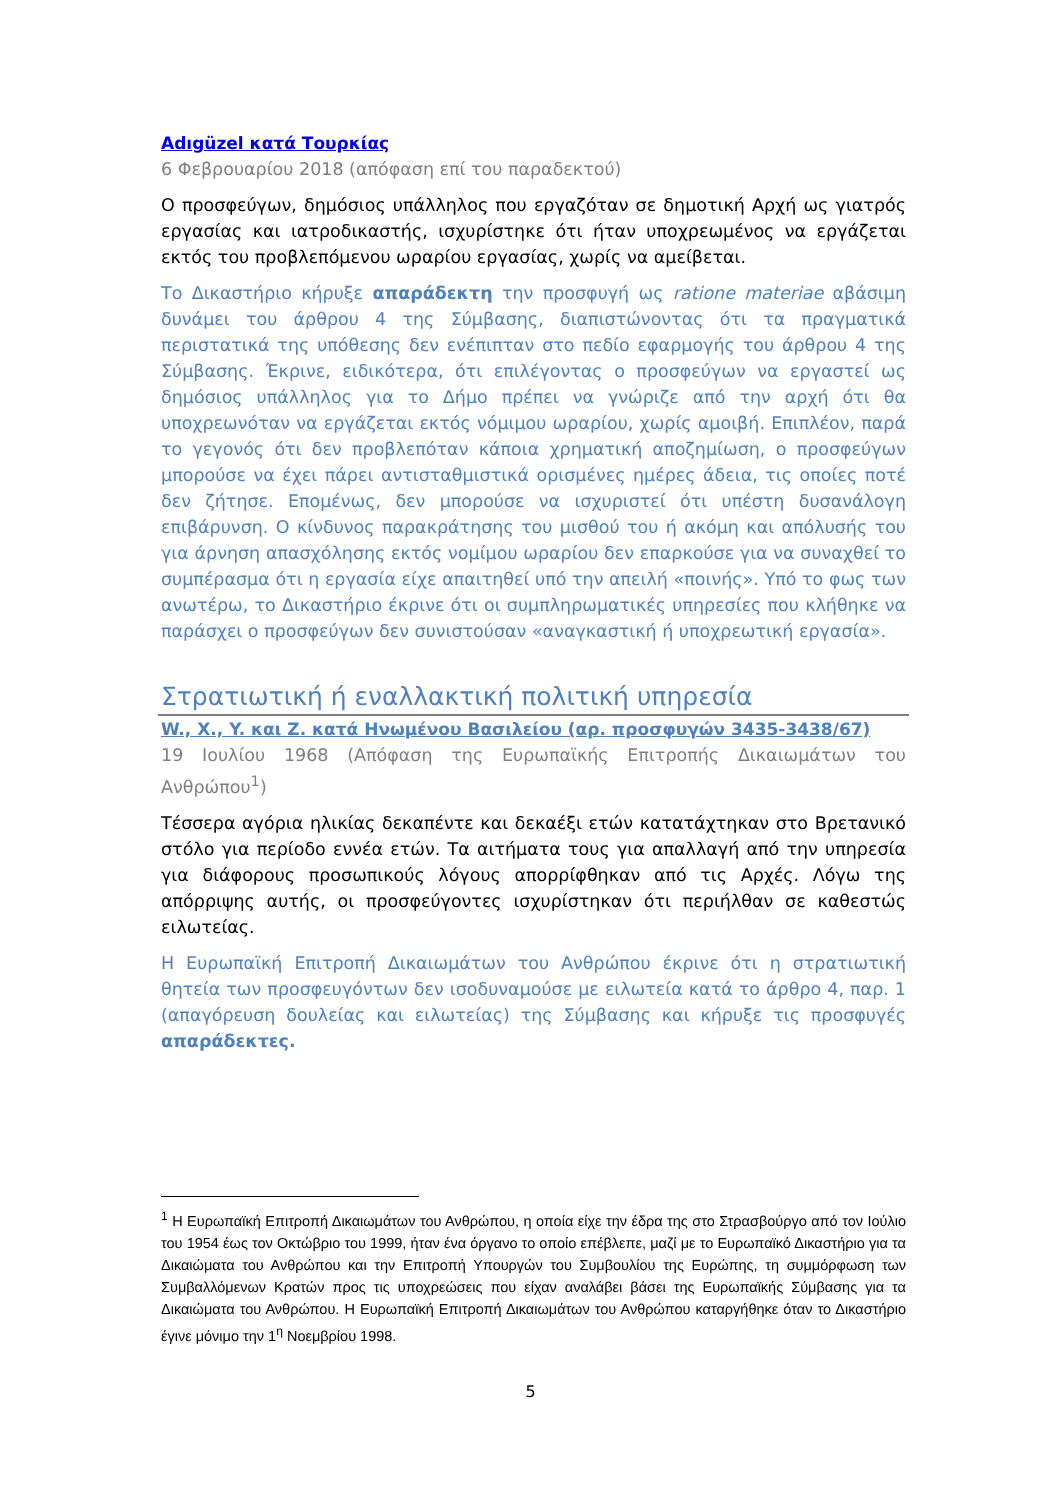Adıgüzel κατά Τουρκίας
6 Φεβρουαρίου 2018 (απόφαση επί του παραδεκτού)
Ο προσφεύγων, δημόσιος υπάλληλος που εργαζόταν σε δημοτική Αρχή ως γιατρός εργασίας και ιατροδικαστής, ισχυρίστηκε ότι ήταν υποχρεωμένος να εργάζεται εκτός του προβλεπόμενου ωραρίου εργασίας, χωρίς να αμείβεται.
Το Δικαστήριο κήρυξε απαράδεκτη την προσφυγή ως ratione materiae αβάσιμη δυνάμει του άρθρου 4 της Σύμβασης, διαπιστώνοντας ότι τα πραγματικά περιστατικά της υπόθεσης δεν ενέπιπταν στο πεδίο εφαρμογής του άρθρου 4 της Σύμβασης. Έκρινε, ειδικότερα, ότι επιλέγοντας ο προσφεύγων να εργαστεί ως δημόσιος υπάλληλος για το Δήμο πρέπει να γνώριζε από την αρχή ότι θα υποχρεωνόταν να εργάζεται εκτός νόμιμου ωραρίου, χωρίς αμοιβή. Επιπλέον, παρά το γεγονός ότι δεν προβλεπόταν κάποια χρηματική αποζημίωση, ο προσφεύγων μπορούσε να έχει πάρει αντισταθμιστικά ορισμένες ημέρες άδεια, τις οποίες ποτέ δεν ζήτησε. Επομένως, δεν μπορούσε να ισχυριστεί ότι υπέστη δυσανάλογη επιβάρυνση. Ο κίνδυνος παρακράτησης του μισθού του ή ακόμη και απόλυσής του για άρνηση απασχόλησης εκτός νομίμου ωραρίου δεν επαρκούσε για να συναχθεί το συμπέρασμα ότι η εργασία είχε απαιτηθεί υπό την απειλή «ποινής». Υπό το φως των ανωτέρω, το Δικαστήριο έκρινε ότι οι συμπληρωματικές υπηρεσίες που κλήθηκε να παράσχει ο προσφεύγων δεν συνιστούσαν «αναγκαστική ή υποχρεωτική εργασία».
Στρατιωτική ή εναλλακτική πολιτική υπηρεσία
W., X., Y. και Z. κατά Ηνωμένου Βασιλείου (αρ. προσφυγών 3435-3438/67)
19 Ιουλίου 1968 (Απόφαση της Ευρωπαϊκής Επιτροπής Δικαιωμάτων του Ανθρώπου<sup>1</sup>)
Τέσσερα αγόρια ηλικίας δεκαπέντε και δεκαέξι ετών κατατάχτηκαν στο Βρετανικό στόλο για περίοδο εννέα ετών. Τα αιτήματα τους για απαλλαγή από την υπηρεσία για διάφορους προσωπικούς λόγους απορρίφθηκαν από τις Αρχές. Λόγω της απόρριψης αυτής, οι προσφεύγοντες ισχυρίστηκαν ότι περιήλθαν σε καθεστώς ειλωτείας.
Η Ευρωπαϊκή Επιτροπή Δικαιωμάτων του Ανθρώπου έκρινε ότι η στρατιωτική θητεία των προσφευγόντων δεν ισοδυναμούσε με ειλωτεία κατά το άρθρο 4, παρ. 1 (απαγόρευση δουλείας και ειλωτείας) της Σύμβασης και κήρυξε τις προσφυγές απαράδεκτες.
<sup>1</sup> Η Ευρωπαϊκή Επιτροπή Δικαιωμάτων του Ανθρώπου, η οποία είχε την έδρα της στο Στρασβούργο από τον Ιούλιο του 1954 έως τον Οκτώβριο του 1999, ήταν ένα όργανο το οποίο επέβλεπε, μαζί με το Ευρωπαϊκό Δικαστήριο για τα Δικαιώματα του Ανθρώπου και την Επιτροπή Υπουργών του Συμβουλίου της Ευρώπης, τη συμμόρφωση των Συμβαλλόμενων Κρατών προς τις υποχρεώσεις που είχαν αναλάβει βάσει της Ευρωπαϊκής Σύμβασης για τα Δικαιώματα του Ανθρώπου. Η Ευρωπαϊκή Επιτροπή Δικαιωμάτων του Ανθρώπου καταργήθηκε όταν το Δικαστήριο έγινε μόνιμο την 1<sup>η</sup> Νοεμβρίου 1998.
5